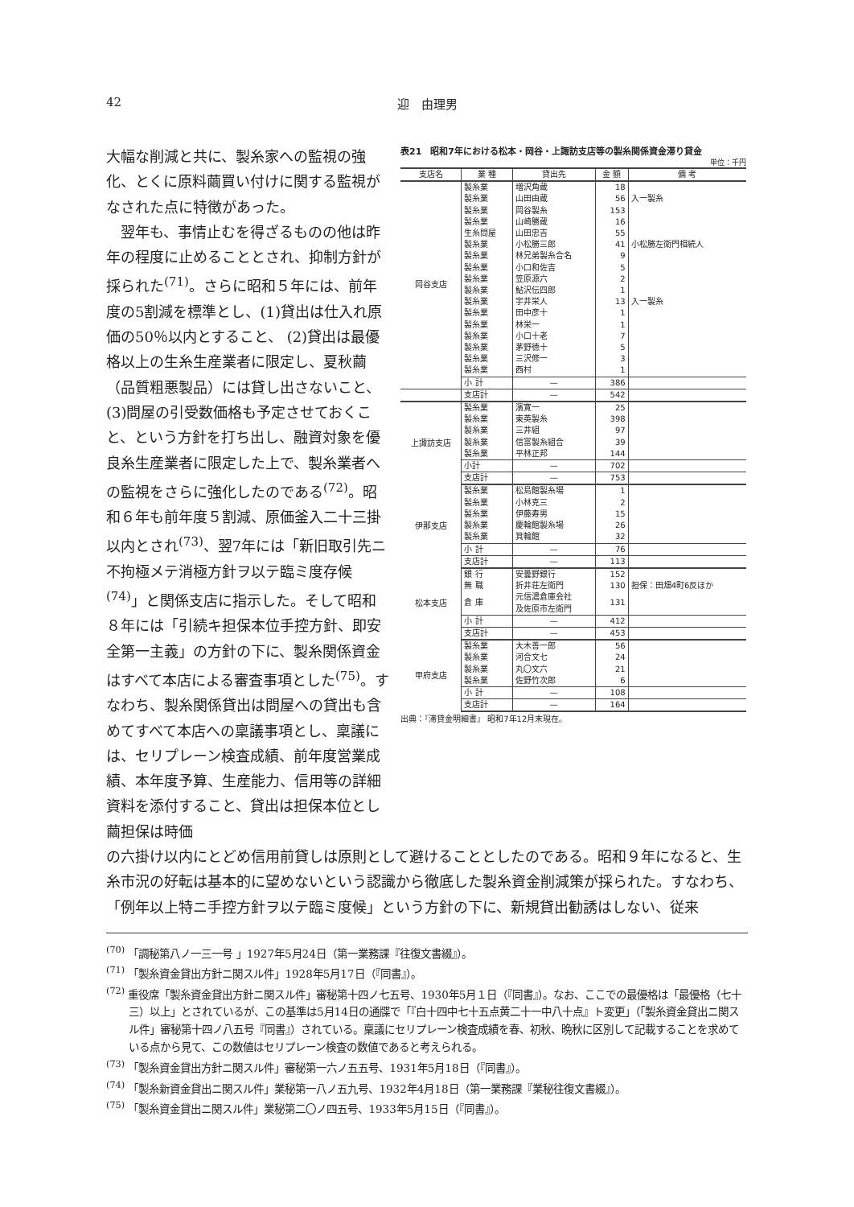42 迎　由理男
大幅な削減と共に、製糸家への監視の強化、とくに原料繭買い付けに関する監視がなされた点に特徴があった。
　翌年も、事情止むを得ざるものの他は昨年の程度に止めることとされ、抑制方針が採られた<sup>(71)</sup>。さらに昭和５年には、前年度の5割減を標準とし、(1)貸出は仕入れ原価の50％以内とすること、 (2)貸出は最優格以上の生糸生産業者に限定し、夏秋繭（品質粗悪製品）には貸し出さないこと、(3)問屋の引受数価格も予定させておくこと、という方針を打ち出し、融資対象を優良糸生産業者に限定した上で、製糸業者への監視をさらに強化したのである<sup>(72)</sup>。昭和６年も前年度５割減、原価釜入二十三掛以内とされ<sup>(73)</sup>、翌7年には「新旧取引先ニ不拘極メテ消極方針ヲ以テ臨ミ度存候<sup>(74)</sup>」と関係支店に指示した。そして昭和８年には「引続キ担保本位手控方針、即安全第一主義」の方針の下に、製糸関係資金はすべて本店による審査事項とした<sup>(75)</sup>。すなわち、製糸関係貸出は問屋への貸出も含めてすべて本店への稟議事項とし、稟議には、セリプレーン検査成績、前年度営業成績、本年度予算、生産能力、信用等の詳細資料を添付すること、貸出は担保本位とし繭担保は時価
表21　昭和7年における松本・岡谷・上諏訪支店等の製糸関係資金滞り貸金
単位：千円
| 支店名 | 業 種 | 貸出先 | 金 額 | 備 考 |
| --- | --- | --- | --- | --- |
| 岡谷支店 | 製糸業 | 増沢角蔵 | 18 | |
| | 製糸業 | 山田由蔵 | 56 | 入一製糸 |
| | 製糸業 | 岡谷製糸 | 153 | |
| | 製糸業 | 山崎勝蔵 | 16 | |
| | 生糸問屋 | 山田忠吉 | 55 | |
| | 製糸業 | 小松勝三郎 | 41 | 小松勝左衛門相続人 |
| | 製糸業 | 林兄弟製糸合名 | 9 | |
| | 製糸業 | 小口和佐吉 | 5 | |
| | 製糸業 | 笠原源六 | 2 | |
| | 製糸業 | 鮎沢伝四郎 | 1 | |
| | 製糸業 | 宇井栄人 | 13 | 入一製糸 |
| | 製糸業 | 田中彦十 | 1 | |
| | 製糸業 | 林栄一 | 1 | |
| | 製糸業 | 小口十老 | 7 | |
| | 製糸業 | 茅野徳十 | 5 | |
| | 製糸業 | 三沢修一 | 3 | |
| | 製糸業 | 西村 | 1 | |
| | 小 計 | — | 386 | |
| | 支店計 | — | 542 | |
| 上諏訪支店 | 製糸業 | 濱寛一 | 25 | |
| | 製糸業 | 東英製糸 | 398 | |
| | 製糸業 | 三井組 | 97 | |
| | 製糸業 | 信富製糸組合 | 39 | |
| | 製糸業 | 平林正邦 | 144 | |
| | 小計 | — | 702 | |
| | 支店計 | — | 753 | |
| 伊那支店 | 製糸業 | 松島館製糸場 | 1 | |
| | 製糸業 | 小林克三 | 2 | |
| | 製糸業 | 伊藤寿男 | 15 | |
| | 製糸業 | 慶輪館製糸場 | 26 | |
| | 製糸業 | 箕輪館 | 32 | |
| | 小 計 | — | 76 | |
| | 支店計 | — | 113 | |
| 松本支店 | 銀 行 | 安曇野銀行 | 152 | |
| | 無 職 | 折井荘左衛門 | 130 | 担保：田畑4町6反ほか |
| | 倉 庫 | 元信濃倉庫会社 及佐原市左衛門 | 131 | |
| | 小 計 | — | 412 | |
| | 支店計 | — | 453 | |
| 甲府支店 | 製糸業 | 大木善一郎 | 56 | |
| | 製糸業 | 河合文七 | 24 | |
| | 製糸業 | 丸〇文六 | 21 | |
| | 製糸業 | 佐野竹次郎 | 6 | |
| | 小 計 | — | 108 | |
| | 支店計 | — | 164 | |
出典：『滞貸金明細書』 昭和7年12月末現在。
の六掛け以内にとどめ信用前貸しは原則として避けることとしたのである。昭和９年になると、生糸市況の好転は基本的に望めないという認識から徹底した製糸資金削減策が採られた。すなわち、「例年以上特ニ手控方針ヲ以テ臨ミ度候」という方針の下に、新規貸出勧誘はしない、従来
<sup>(70)</sup> 「調秘第八ノ一三一号 」1927年5月24日（第一業務課『往復文書綴』）。
<sup>(71)</sup> 「製糸資金貸出方針ニ関スル件」1928年5月17日（『同書』）。
<sup>(72)</sup> 重役席「製糸資金貸出方針ニ関スル件」審秘第十四ノ七五号、1930年5月１日（『同書』）。なお、ここでの最優格は「最優格（七十三）以上」とされているが、この基準は5月14日の通牒で「『白十四中七十五点黄二十一中八十点』ト変更」（「製糸資金貸出ニ関スル件」審秘第十四ノ八五号『同書』）されている。稟議にセリプレーン検査成績を春、初秋、晩秋に区別して記載することを求めている点から見て、この数値はセリプレーン検査の数値であると考えられる。
<sup>(73)</sup> 「製糸資金貸出方針ニ関スル件」審秘第一六ノ五五号、1931年5月18日（『同書』）。
<sup>(74)</sup> 「製糸新資金貸出ニ関スル件」業秘第一八ノ五九号、1932年4月18日（第一業務課『業秘往復文書綴』）。
<sup>(75)</sup> 「製糸資金貸出ニ関スル件」業秘第二〇ノ四五号、1933年5月15日（『同書』）。